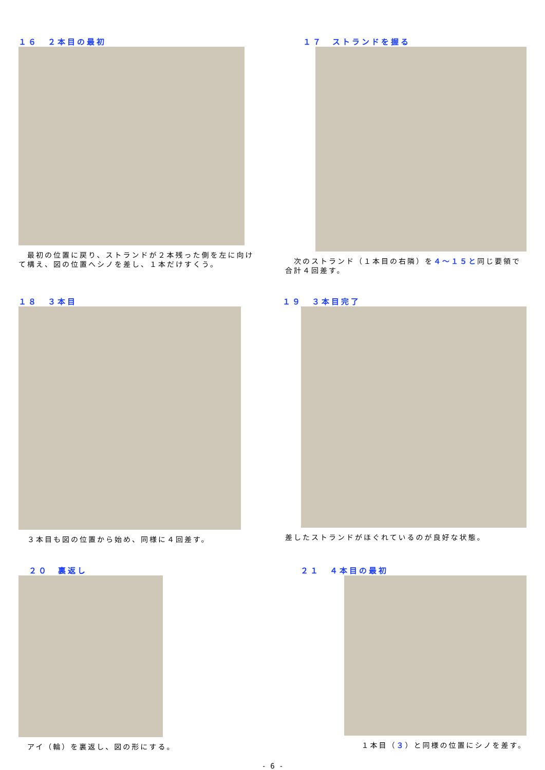１６　２本目の最初
　最初の位置に戻り、ストランドが２本残った側を左に向けて構え、図の位置へシノを差し、１本だけすくう。
１７　ストランドを握る
　次のストランド（１本目の右隣）を４～１５と同じ要領で合計４回差す。
１８　３本目
　３本目も図の位置から始め、同様に４回差す。
１９　３本目完了
差したストランドがほぐれているのが良好な状態。
２０　裏返し
　アイ（輪）を裏返し、図の形にする。
２１　４本目の最初
１本目（３）と同様の位置にシノを差す。
- 6 -